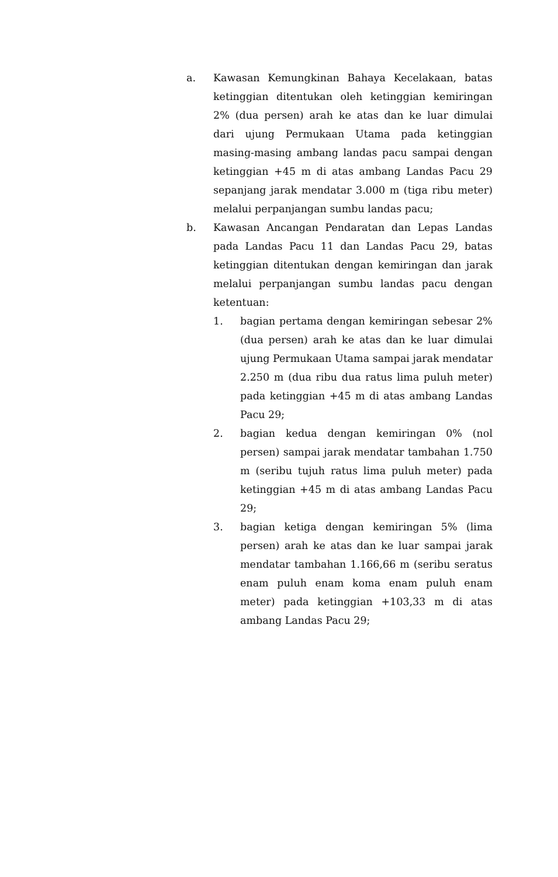a. Kawasan Kemungkinan Bahaya Kecelakaan, batas ketinggian ditentukan oleh ketinggian kemiringan 2% (dua persen) arah ke atas dan ke luar dimulai dari ujung Permukaan Utama pada ketinggian masing-masing ambang landas pacu sampai dengan ketinggian +45 m di atas ambang Landas Pacu 29 sepanjang jarak mendatar 3.000 m (tiga ribu meter) melalui perpanjangan sumbu landas pacu;
b. Kawasan Ancangan Pendaratan dan Lepas Landas pada Landas Pacu 11 dan Landas Pacu 29, batas ketinggian ditentukan dengan kemiringan dan jarak melalui perpanjangan sumbu landas pacu dengan ketentuan:
1. bagian pertama dengan kemiringan sebesar 2% (dua persen) arah ke atas dan ke luar dimulai ujung Permukaan Utama sampai jarak mendatar 2.250 m (dua ribu dua ratus lima puluh meter) pada ketinggian +45 m di atas ambang Landas Pacu 29;
2. bagian kedua dengan kemiringan 0% (nol persen) sampai jarak mendatar tambahan 1.750 m (seribu tujuh ratus lima puluh meter) pada ketinggian +45 m di atas ambang Landas Pacu 29;
3. bagian ketiga dengan kemiringan 5% (lima persen) arah ke atas dan ke luar sampai jarak mendatar tambahan 1.166,66 m (seribu seratus enam puluh enam koma enam puluh enam meter) pada ketinggian +103,33 m di atas ambang Landas Pacu 29;